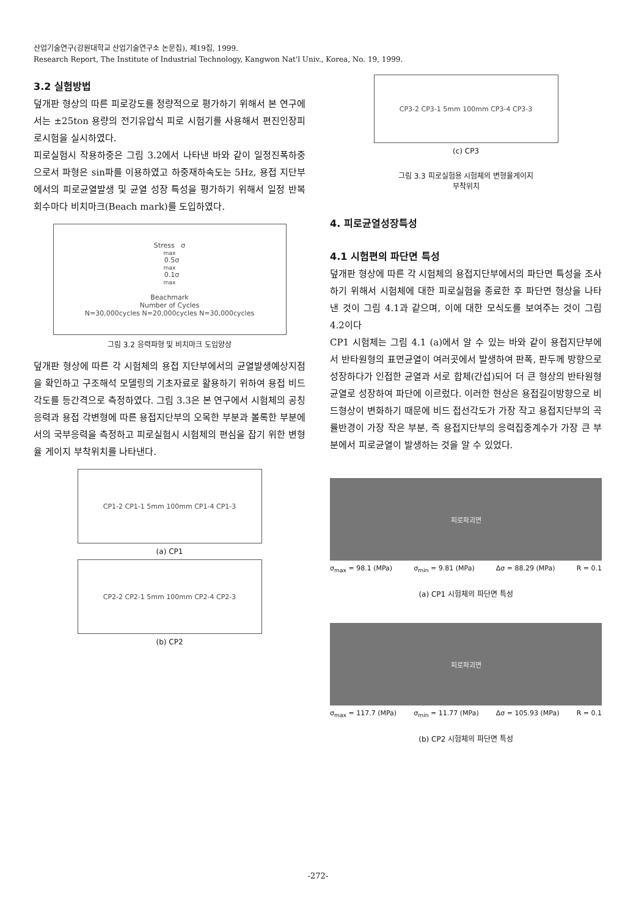산업기술연구(강원대학교 산업기술연구소 논문집), 제19집, 1999.
Research Report, The Institute of Industrial Technology, Kangwon Nat'l Univ., Korea, No. 19, 1999.
3.2 실험방법
덮개판 형상의 따른 피로강도를 정량적으로 평가하기 위해서 본 연구에서는 ±25ton 용량의 전기유압식 피로 시험기를 사용해서 편진인장피로시험을 실시하였다.
피로실험시 작용하중은 그림 3.2에서 나타낸 바와 같이 일정진폭하중으로서 파형은 sin파를 이용하였고 하중재하속도는 5Hz, 용접 지단부에서의 피로균열발생 및 균열 성장 특성을 평가하기 위해서 일정 반복 회수마다 비치마크(Beach mark)를 도입하였다.
Stress σ<sub>max</sub> 0.5σ<sub>max</sub> 0.1σ<sub>max</sub>
Beachmark
Number of Cycles
N=30,000cycles N=20,000cycles N=30,000cycles
그림 3.2 응력파형 및 비치마크 도입양상
덮개판 형상에 따른 각 시험체의 용접 지단부에서의 균열발생예상지점을 확인하고 구조해석 모델링의 기초자료로 활용하기 위하여 용접 비드각도를 등간격으로 측정하였다. 그림 3.3은 본 연구에서 시험체의 공칭응력과 용접 각변형에 따른 용접지단부의 오목한 부분과 볼록한 부분에서의 국부응력을 측정하고 피로실험시 시험체의 편심을 잡기 위한 변형율 게이지 부착위치를 나타낸다.
CP1-2 CP1-1 5mm 100mm CP1-4 CP1-3
(a) CP1
CP2-2 CP2-1 5mm 100mm CP2-4 CP2-3
(b) CP2
CP3-2 CP3-1 5mm 100mm CP3-4 CP3-3
(c) CP3
그림 3.3 피로실험용 시험체의 변형율게이지
부착위치
4. 피로균열성장특성
4.1 시험편의 파단면 특성
덮개판 형상에 따른 각 시험체의 용접지단부에서의 파단면 특성을 조사하기 위해서 시험체에 대한 피로실험을 종료한 후 파단면 형상을 나타낸 것이 그림 4.1과 같으며, 이에 대한 모식도를 보여주는 것이 그림 4.2이다
CP1 시험체는 그림 4.1 (a)에서 알 수 있는 바와 같이 용접지단부에서 반타원형의 표면균열이 여러곳에서 발생하여 판폭, 판두께 방향으로 성장하다가 인접한 균열과 서로 합체(간섭)되어 더 큰 형상의 반타원형 균열로 성장하여 파단에 이르렀다. 이러한 현상은 용접길이방향으로 비드형상이 변화하기 때문에 비드 접선각도가 가장 작고 용접지단부의 곡률반경이 가장 작은 부분, 즉 용접지단부의 응력집중계수가 가장 큰 부분에서 피로균열이 발생하는 것을 알 수 있었다.
피로파괴면
σ<sub>max</sub> = 98.1 (MPa) σ<sub>min</sub> = 9.81 (MPa) Δσ = 88.29 (MPa) R = 0.1
(a) CP1 시험체의 파단면 특성
피로파괴면
σ<sub>max</sub> = 117.7 (MPa) σ<sub>min</sub> = 11.77 (MPa) Δσ = 105.93 (MPa) R = 0.1
(b) CP2 시험체의 파단면 특성
-272-